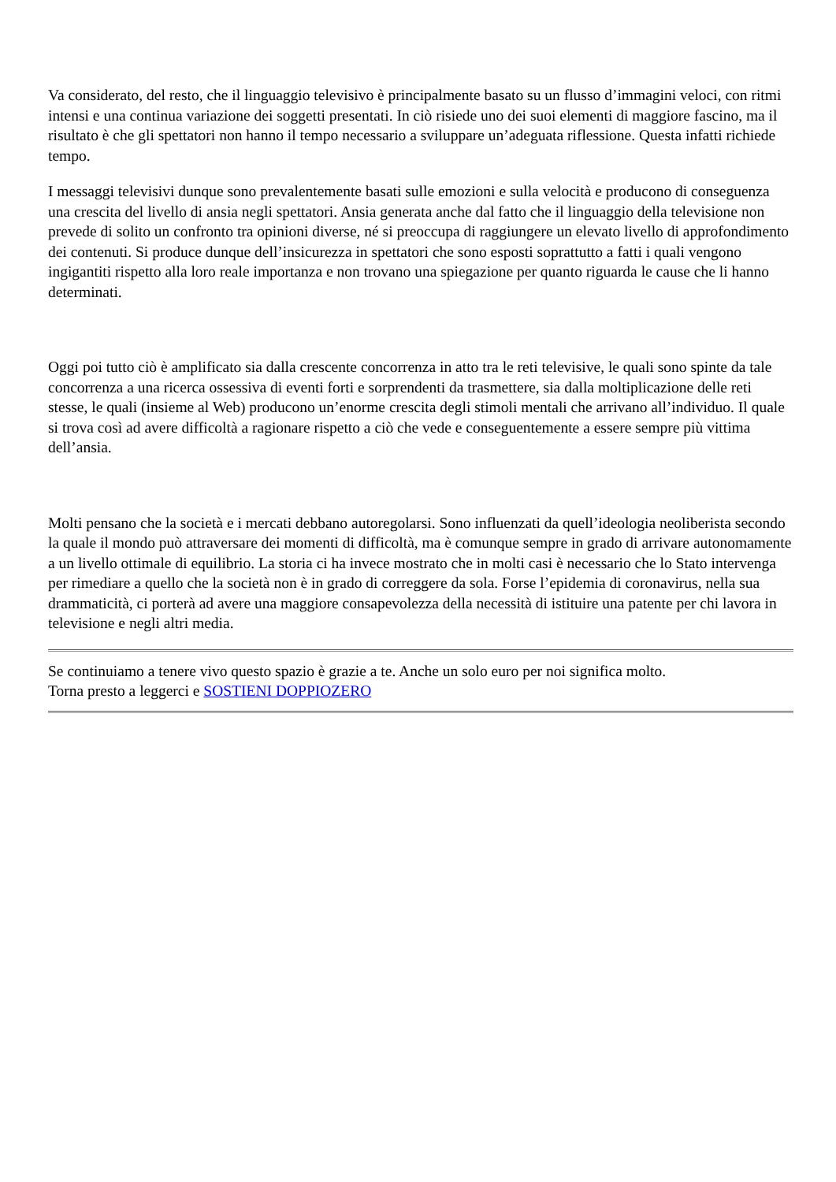Va considerato, del resto, che il linguaggio televisivo è principalmente basato su un flusso d’immagini veloci, con ritmi intensi e una continua variazione dei soggetti presentati. In ciò risiede uno dei suoi elementi di maggiore fascino, ma il risultato è che gli spettatori non hanno il tempo necessario a sviluppare un’adeguata riflessione. Questa infatti richiede tempo.
I messaggi televisivi dunque sono prevalentemente basati sulle emozioni e sulla velocità e producono di conseguenza una crescita del livello di ansia negli spettatori. Ansia generata anche dal fatto che il linguaggio della televisione non prevede di solito un confronto tra opinioni diverse, né si preoccupa di raggiungere un elevato livello di approfondimento dei contenuti. Si produce dunque dell’insicurezza in spettatori che sono esposti soprattutto a fatti i quali vengono ingigantiti rispetto alla loro reale importanza e non trovano una spiegazione per quanto riguarda le cause che li hanno determinati.
Oggi poi tutto ciò è amplificato sia dalla crescente concorrenza in atto tra le reti televisive, le quali sono spinte da tale concorrenza a una ricerca ossessiva di eventi forti e sorprendenti da trasmettere, sia dalla moltiplicazione delle reti stesse, le quali (insieme al Web) producono un’enorme crescita degli stimoli mentali che arrivano all’individuo. Il quale si trova così ad avere difficoltà a ragionare rispetto a ciò che vede e conseguentemente a essere sempre più vittima dell’ansia.
Molti pensano che la società e i mercati debbano autoregolarsi. Sono influenzati da quell’ideologia neoliberista secondo la quale il mondo può attraversare dei momenti di difficoltà, ma è comunque sempre in grado di arrivare autonomamente a un livello ottimale di equilibrio. La storia ci ha invece mostrato che in molti casi è necessario che lo Stato intervenga per rimediare a quello che la società non è in grado di correggere da sola. Forse l’epidemia di coronavirus, nella sua drammaticità, ci porterà ad avere una maggiore consapevolezza della necessità di istituire una patente per chi lavora in televisione e negli altri media.
Se continuiamo a tenere vivo questo spazio è grazie a te. Anche un solo euro per noi significa molto.
Torna presto a leggerci e SOSTIENI DOPPIOZERO